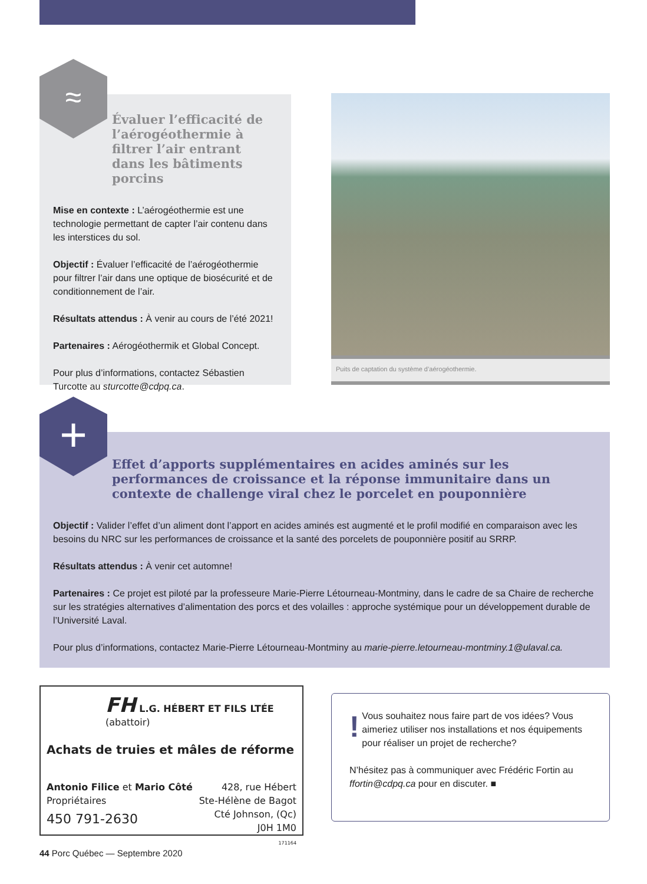Évaluer l’efficacité de l’aérogéothermie à filtrer l’air entrant dans les bâtiments porcins
Mise en contexte : L’aérogéothermie est une technologie permettant de capter l’air contenu dans les interstices du sol.
Objectif : Évaluer l’efficacité de l’aérogéothermie pour filtrer l’air dans une optique de biosécurité et de conditionnement de l’air.
Résultats attendus : À venir au cours de l’été 2021!
Partenaires : Aérogéothermik et Global Concept.
Pour plus d’informations, contactez Sébastien Turcotte au sturcotte@cdpq.ca.
≈
Puits de captation du système d’aérogéothermie.
Effet d’apports supplémentaires en acides aminés sur les performances de croissance et la réponse immunitaire dans un contexte de challenge viral chez le porcelet en pouponnière
Objectif : Valider l’effet d’un aliment dont l’apport en acides aminés est augmenté et le profil modifié en comparaison avec les besoins du NRC sur les performances de croissance et la santé des porcelets de pouponnière positif au SRRP.
Résultats attendus : À venir cet automne!
Partenaires : Ce projet est piloté par la professeure Marie-Pierre Létourneau-Montminy, dans le cadre de sa Chaire de recherche sur les stratégies alternatives d’alimentation des porcs et des volailles : approche systémique pour un développement durable de l’Université Laval.
Pour plus d’informations, contactez Marie-Pierre Létourneau-Montminy au marie-pierre.letourneau-montminy.1@ulaval.ca.
+
FH L.G. HÉBERT ET FILS LTÉE (abattoir)
Achats de truies et mâles de réforme
Antonio Filice et Mario Côté
Propriétaires
450 791-2630
428, rue Hébert
Ste-Hélène de Bagot
Cté Johnson, (Qc)
J0H 1M0
171164
!
Vous souhaitez nous faire part de vos idées? Vous aimeriez utiliser nos installations et nos équipements pour réaliser un projet de recherche?
N’hésitez pas à communiquer avec Frédéric Fortin au ffortin@cdpq.ca pour en discuter. ■
44 Porc Québec — Septembre 2020